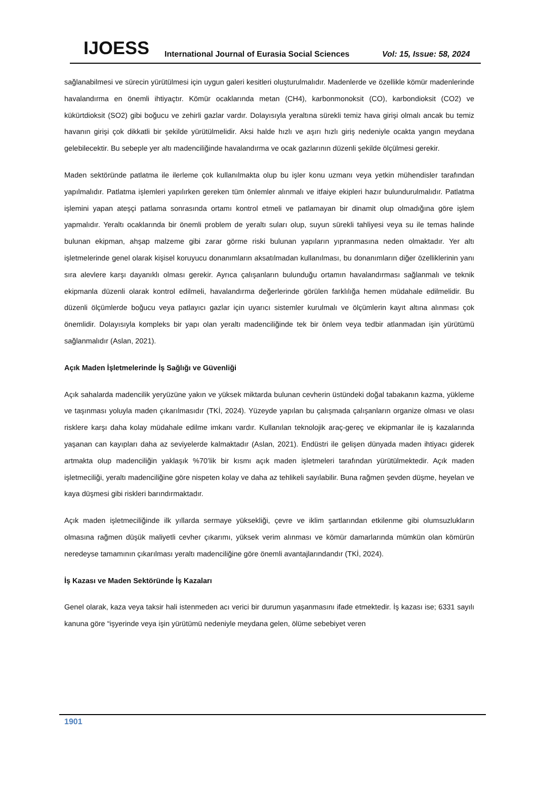IJOESS International Journal of Eurasia Social Sciences Vol: 15, Issue: 58, 2024
sağlanabilmesi ve sürecin yürütülmesi için uygun galeri kesitleri oluşturulmalıdır. Madenlerde ve özellikle kömür madenlerinde havalandırma en önemli ihtiyaçtır. Kömür ocaklarında metan (CH4), karbonmonoksit (CO), karbondioksit (CO2) ve kükürtdioksit (SO2) gibi boğucu ve zehirli gazlar vardır. Dolayısıyla yeraltına sürekli temiz hava girişi olmalı ancak bu temiz havanın girişi çok dikkatli bir şekilde yürütülmelidir. Aksi halde hızlı ve aşırı hızlı giriş nedeniyle ocakta yangın meydana gelebilecektir. Bu sebeple yer altı madenciliğinde havalandırma ve ocak gazlarının düzenli şekilde ölçülmesi gerekir.
Maden sektöründe patlatma ile ilerleme çok kullanılmakta olup bu işler konu uzmanı veya yetkin mühendisler tarafından yapılmalıdır. Patlatma işlemleri yapılırken gereken tüm önlemler alınmalı ve itfaiye ekipleri hazır bulundurulmalıdır. Patlatma işlemini yapan ateşçi patlama sonrasında ortamı kontrol etmeli ve patlamayan bir dinamit olup olmadığına göre işlem yapmalıdır. Yeraltı ocaklarında bir önemli problem de yeraltı suları olup, suyun sürekli tahliyesi veya su ile temas halinde bulunan ekipman, ahşap malzeme gibi zarar görme riski bulunan yapıların yıpranmasına neden olmaktadır. Yer altı işletmelerinde genel olarak kişisel koruyucu donanımların aksatılmadan kullanılması, bu donanımların diğer özelliklerinin yanı sıra alevlere karşı dayanıklı olması gerekir. Ayrıca çalışanların bulunduğu ortamın havalandırması sağlanmalı ve teknik ekipmanla düzenli olarak kontrol edilmeli, havalandırma değerlerinde görülen farklılığa hemen müdahale edilmelidir. Bu düzenli ölçümlerde boğucu veya patlayıcı gazlar için uyarıcı sistemler kurulmalı ve ölçümlerin kayıt altına alınması çok önemlidir. Dolayısıyla kompleks bir yapı olan yeraltı madenciliğinde tek bir önlem veya tedbir atlanmadan işin yürütümü sağlanmalıdır (Aslan, 2021).
Açık Maden İşletmelerinde İş Sağlığı ve Güvenliği
Açık sahalarda madencilik yeryüzüne yakın ve yüksek miktarda bulunan cevherin üstündeki doğal tabakanın kazma, yükleme ve taşınması yoluyla maden çıkarılmasıdır (TKİ, 2024). Yüzeyde yapılan bu çalışmada çalışanların organize olması ve olası risklere karşı daha kolay müdahale edilme imkanı vardır. Kullanılan teknolojik araç-gereç ve ekipmanlar ile iş kazalarında yaşanan can kayıpları daha az seviyelerde kalmaktadır (Aslan, 2021). Endüstri ile gelişen dünyada maden ihtiyacı giderek artmakta olup madenciliğin yaklaşık %70’lik bir kısmı açık maden işletmeleri tarafından yürütülmektedir. Açık maden işletmeciliği, yeraltı madenciliğine göre nispeten kolay ve daha az tehlikeli sayılabilir. Buna rağmen şevden düşme, heyelan ve kaya düşmesi gibi riskleri barındırmaktadır.
Açık maden işletmeciliğinde ilk yıllarda sermaye yüksekliği, çevre ve iklim şartlarından etkilenme gibi olumsuzlukların olmasına rağmen düşük maliyetli cevher çıkarımı, yüksek verim alınması ve kömür damarlarında mümkün olan kömürün neredeyse tamamının çıkarılması yeraltı madenciliğine göre önemli avantajlarındandır (TKİ, 2024).
İş Kazası ve Maden Sektöründe İş Kazaları
Genel olarak, kaza veya taksir hali istenmeden acı verici bir durumun yaşanmasını ifade etmektedir. İş kazası ise; 6331 sayılı kanuna göre “işyerinde veya işin yürütümü nedeniyle meydana gelen, ölüme sebebiyet veren
1901